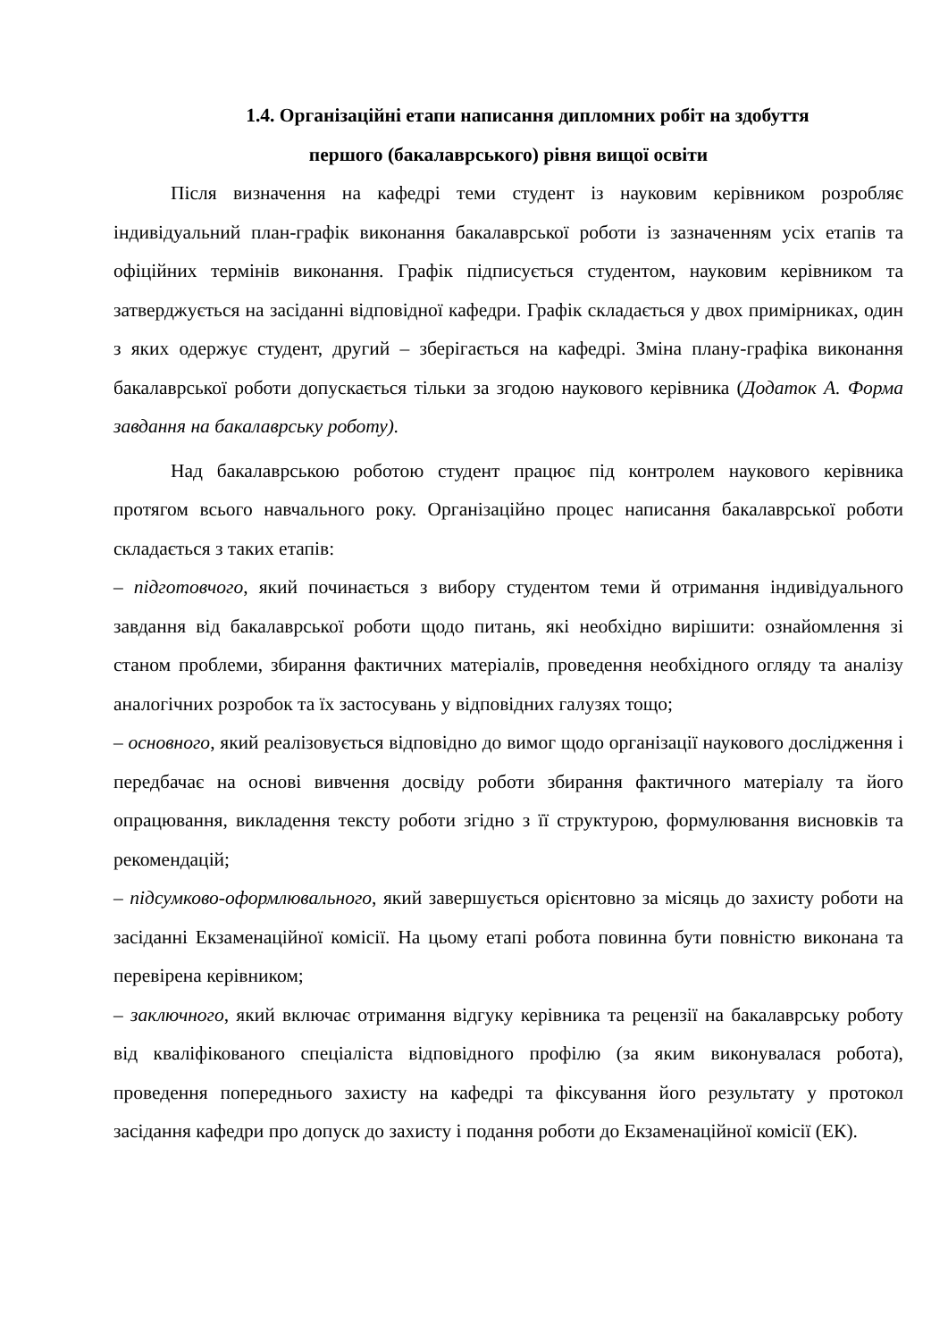1.4. Організаційні етапи написання дипломних робіт на здобуття
першого (бакалаврського) рівня вищої освіти
Після визначення на кафедрі теми студент із науковим керівником розробляє індивідуальний план-графік виконання бакалаврської роботи із зазначенням усіх етапів та офіційних термінів виконання. Графік підписується студентом, науковим керівником та затверджується на засіданні відповідної кафедри. Графік складається у двох примірниках, один з яких одержує студент, другий – зберігається на кафедрі. Зміна плану-графіка виконання бакалаврської роботи допускається тільки за згодою наукового керівника (Додаток А. Форма завдання на бакалаврську роботу).
Над бакалаврською роботою студент працює під контролем наукового керівника протягом всього навчального року. Організаційно процес написання бакалаврської роботи складається з таких етапів:
– підготовчого, який починається з вибору студентом теми й отримання індивідуального завдання від бакалаврської роботи щодо питань, які необхідно вирішити: ознайомлення зі станом проблеми, збирання фактичних матеріалів, проведення необхідного огляду та аналізу аналогічних розробок та їх застосувань у відповідних галузях тощо;
– основного, який реалізовується відповідно до вимог щодо організації наукового дослідження і передбачає на основі вивчення досвіду роботи збирання фактичного матеріалу та його опрацювання, викладення тексту роботи згідно з її структурою, формулювання висновків та рекомендацій;
– підсумково-оформлювального, який завершується орієнтовно за місяць до захисту роботи на засіданні Екзаменаційної комісії. На цьому етапі робота повинна бути повністю виконана та перевірена керівником;
– заключного, який включає отримання відгуку керівника та рецензії на бакалаврську роботу від кваліфікованого спеціаліста відповідного профілю (за яким виконувалася робота), проведення попереднього захисту на кафедрі та фіксування його результату у протокол засідання кафедри про допуск до захисту і подання роботи до Екзаменаційної комісії (ЕК).